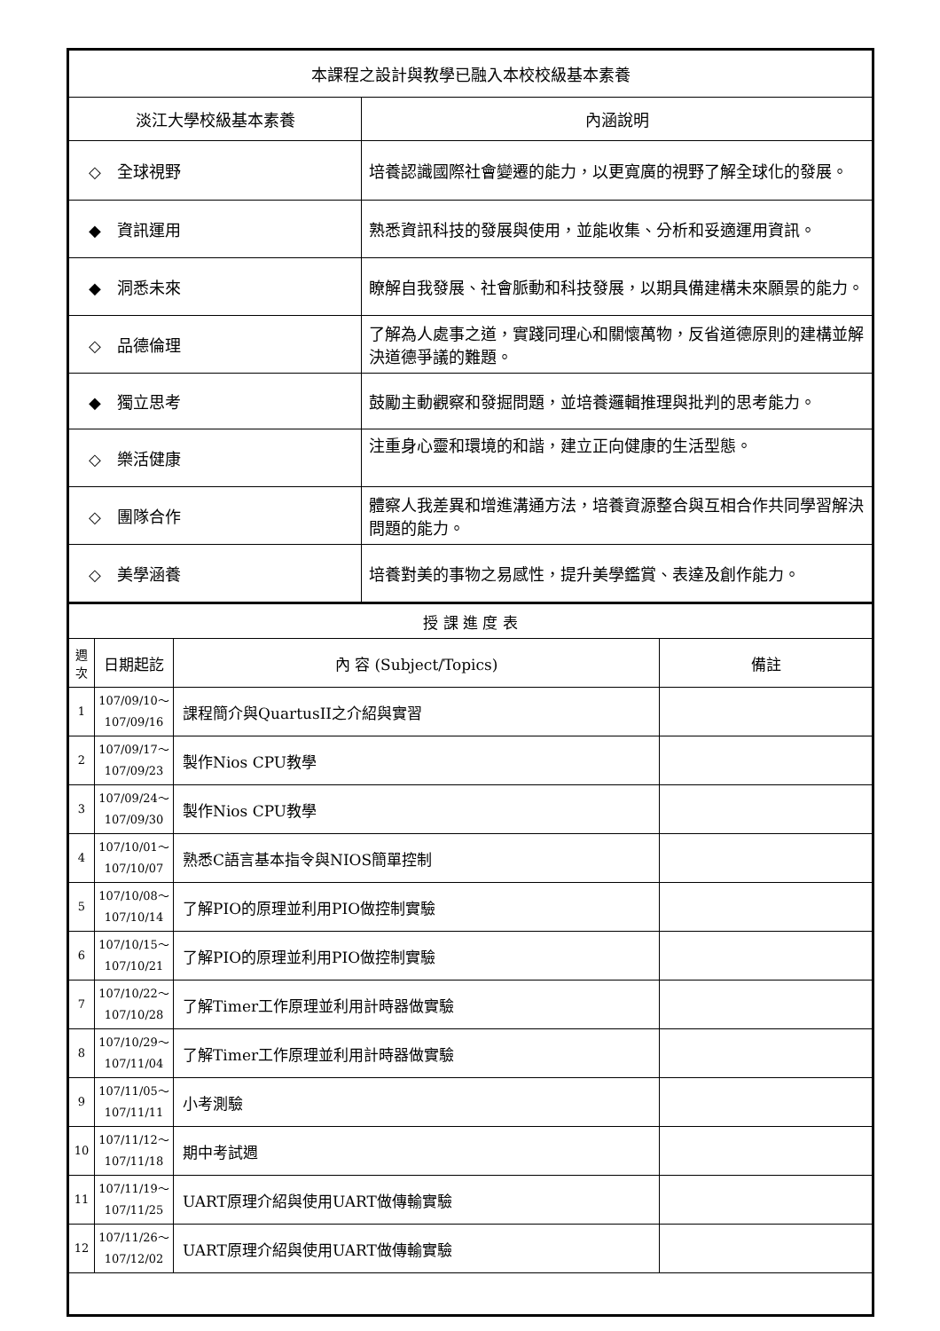| 本課程之設計與教學已融入本校校級基本素養 | |
| --- | --- |
| 淡江大學校級基本素養 | 內涵說明 |
| ◇ 全球視野 | 培養認識國際社會變遷的能力，以更寬廣的視野了解全球化的發展。 |
| ◆ 資訊運用 | 熟悉資訊科技的發展與使用，並能收集、分析和妥適運用資訊。 |
| ◆ 洞悉未來 | 瞭解自我發展、社會脈動和科技發展，以期具備建構未來願景的能力。 |
| ◇ 品德倫理 | 了解為人處事之道，實踐同理心和關懷萬物，反省道德原則的建構並解決道德爭議的難題。 |
| ◆ 獨立思考 | 鼓勵主動觀察和發掘問題，並培養邏輯推理與批判的思考能力。 |
| ◇ 樂活健康 | 注重身心靈和環境的和諧，建立正向健康的生活型態。 |
| ◇ 團隊合作 | 體察人我差異和增進溝通方法，培養資源整合與互相合作共同學習解決問題的能力。 |
| ◇ 美學涵養 | 培養對美的事物之易感性，提升美學鑑賞、表達及創作能力。 |
| 授 課 進 度 表 | | | |
| --- | --- | --- | --- |
| 週次 | 日期起訖 | 內 容 (Subject/Topics) | 備註 |
| 1 | 107/09/10～ 107/09/16 | 課程簡介與QuartusII之介紹與實習 | |
| 2 | 107/09/17～ 107/09/23 | 製作Nios CPU教學 | |
| 3 | 107/09/24～ 107/09/30 | 製作Nios CPU教學 | |
| 4 | 107/10/01～ 107/10/07 | 熟悉C語言基本指令與NIOS簡單控制 | |
| 5 | 107/10/08～ 107/10/14 | 了解PIO的原理並利用PIO做控制實驗 | |
| 6 | 107/10/15～ 107/10/21 | 了解PIO的原理並利用PIO做控制實驗 | |
| 7 | 107/10/22～ 107/10/28 | 了解Timer工作原理並利用計時器做實驗 | |
| 8 | 107/10/29～ 107/11/04 | 了解Timer工作原理並利用計時器做實驗 | |
| 9 | 107/11/05～ 107/11/11 | 小考測驗 | |
| 10 | 107/11/12～ 107/11/18 | 期中考試週 | |
| 11 | 107/11/19～ 107/11/25 | UART原理介紹與使用UART做傳輸實驗 | |
| 12 | 107/11/26～ 107/12/02 | UART原理介紹與使用UART做傳輸實驗 | |